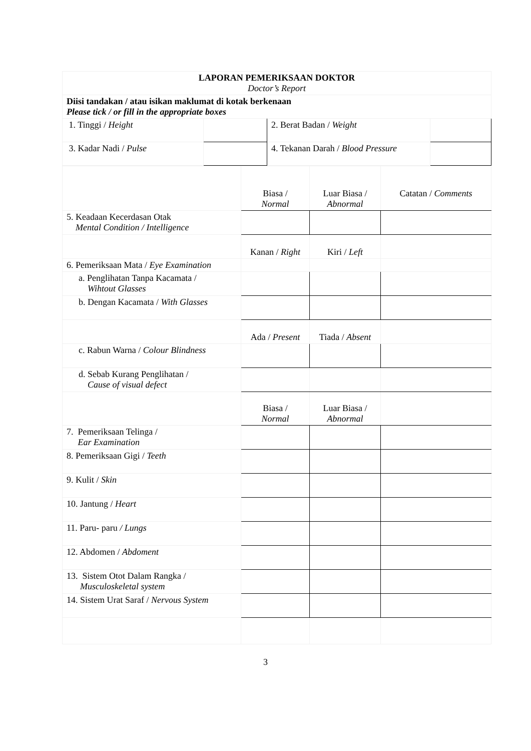| LAPORAN PEMERIKSAAN DOKTOR Doctor’s Report | | | |
| Diisi tandakan / atau isikan maklumat di kotak berkenaan Please tick / or fill in the appropriate boxes | | | |
| 1. Tinggi / Height | | 2. Berat Badan / Weight | |
| 3. Kadar Nadi / Pulse | | 4. Tekanan Darah / Blood Pressure | |
| | Biasa / Normal | Luar Biasa / Abnormal | Catatan / Comments |
| 5. Keadaan Kecerdasan Otak Mental Condition / Intelligence | | | |
| | Kanan / Right | Kiri / Left | |
| 6. Pemeriksaan Mata / Eye Examination | | | |
| a. Penglihatan Tanpa Kacamata / Wihtout Glasses | | | |
| b. Dengan Kacamata / With Glasses | | | |
| | Ada / Present | Tiada / Absent | |
| c. Rabun Warna / Colour Blindness | | | |
| d. Sebab Kurang Penglihatan / Cause of visual defect | | | |
| | Biasa / Normal | Luar Biasa / Abnormal | |
| 7. Pemeriksaan Telinga / Ear Examination | | | |
| 8. Pemeriksaan Gigi / Teeth | | | |
| 9. Kulit / Skin | | | |
| 10. Jantung / Heart | | | |
| 11. Paru- paru / Lungs | | | |
| 12. Abdomen / Abdoment | | | |
| 13. Sistem Otot Dalam Rangka / Musculoskeletal system | | | |
| 14. Sistem Urat Saraf / Nervous System | | | |
3